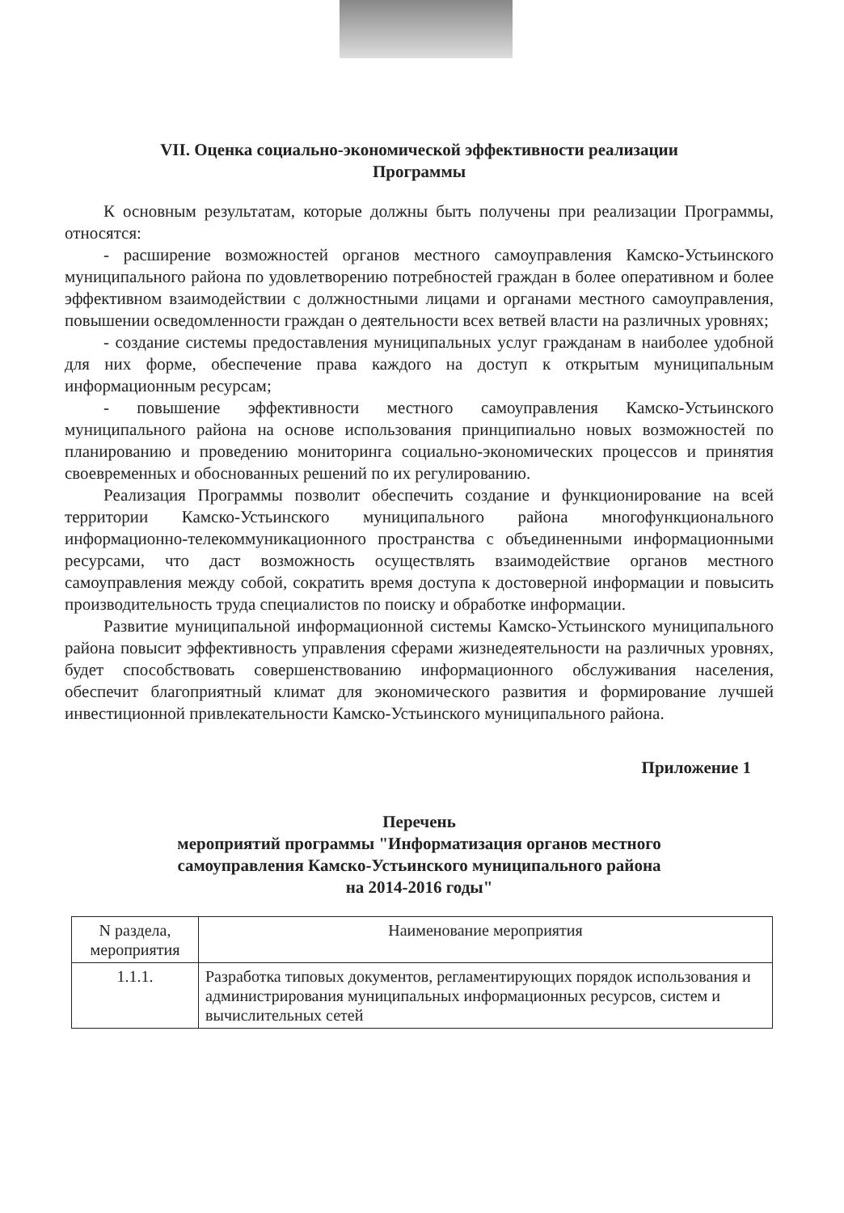VII. Оценка социально-экономической эффективности реализации
Программы
К основным результатам, которые должны быть получены при реализации Программы, относятся:
- расширение возможностей органов местного самоуправления Камско-Устьинского муниципального района по удовлетворению потребностей граждан в более оперативном и более эффективном взаимодействии с должностными лицами и органами местного самоуправления, повышении осведомленности граждан о деятельности всех ветвей власти на различных уровнях;
- создание системы предоставления муниципальных услуг гражданам в наиболее удобной для них форме, обеспечение права каждого на доступ к открытым муниципальным информационным ресурсам;
- повышение эффективности местного самоуправления Камско-Устьинского муниципального района на основе использования принципиально новых возможностей по планированию и проведению мониторинга социально-экономических процессов и принятия своевременных и обоснованных решений по их регулированию.
Реализация Программы позволит обеспечить создание и функционирование на всей территории Камско-Устьинского муниципального района многофункционального информационно-телекоммуникационного пространства с объединенными информационными ресурсами, что даст возможность осуществлять взаимодействие органов местного самоуправления между собой, сократить время доступа к достоверной информации и повысить производительность труда специалистов по поиску и обработке информации.
Развитие муниципальной информационной системы Камско-Устьинского муниципального района повысит эффективность управления сферами жизнедеятельности на различных уровнях, будет способствовать совершенствованию информационного обслуживания населения, обеспечит благоприятный климат для экономического развития и формирование лучшей инвестиционной привлекательности Камско-Устьинского муниципального района.
Приложение 1
Перечень
мероприятий программы "Информатизация органов местного
самоуправления Камско-Устьинского муниципального района
на 2014-2016 годы"
| N раздела, мероприятия | Наименование мероприятия |
| --- | --- |
| 1.1.1. | Разработка типовых документов, регламентирующих порядок использования и администрирования муниципальных информационных ресурсов, систем и вычислительных сетей |